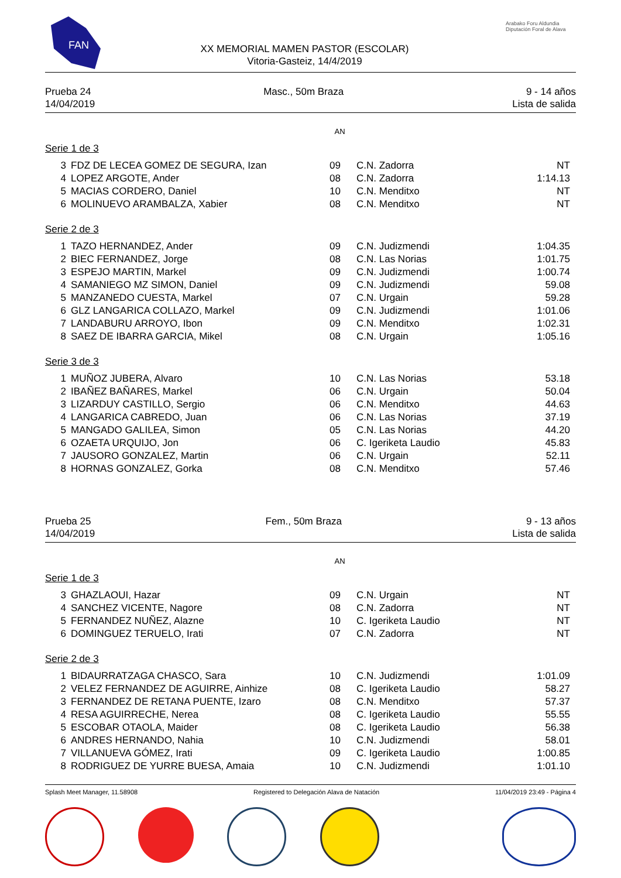FAN
XX MEMORIAL MAMEN PASTOR (ESCOLAR)
Vitoria-Gasteiz, 14/4/2019
Arabako Foru Aldundia
Diputación Foral de Alava
Prueba 24
14/04/2019
Masc., 50m Braza 9 - 14 años
Lista de salida
AN
Serie 1 de 3
| 3 | FDZ DE LECEA GOMEZ DE SEGURA, Izan | 09 | C.N. Zadorra | NT |
| 4 | LOPEZ ARGOTE, Ander | 08 | C.N. Zadorra | 1:14.13 |
| 5 | MACIAS CORDERO, Daniel | 10 | C.N. Menditxo | NT |
| 6 | MOLINUEVO ARAMBALZA, Xabier | 08 | C.N. Menditxo | NT |
Serie 2 de 3
| 1 | TAZO HERNANDEZ, Ander | 09 | C.N. Judizmendi | 1:04.35 |
| 2 | BIEC FERNANDEZ, Jorge | 08 | C.N. Las Norias | 1:01.75 |
| 3 | ESPEJO MARTIN, Markel | 09 | C.N. Judizmendi | 1:00.74 |
| 4 | SAMANIEGO MZ SIMON, Daniel | 09 | C.N. Judizmendi | 59.08 |
| 5 | MANZANEDO CUESTA, Markel | 07 | C.N. Urgain | 59.28 |
| 6 | GLZ LANGARICA COLLAZO, Markel | 09 | C.N. Judizmendi | 1:01.06 |
| 7 | LANDABURU ARROYO, Ibon | 09 | C.N. Menditxo | 1:02.31 |
| 8 | SAEZ DE IBARRA GARCIA, Mikel | 08 | C.N. Urgain | 1:05.16 |
Serie 3 de 3
| 1 | MUÑOZ JUBERA, Alvaro | 10 | C.N. Las Norias | 53.18 |
| 2 | IBAÑEZ BAÑARES, Markel | 06 | C.N. Urgain | 50.04 |
| 3 | LIZARDUY CASTILLO, Sergio | 06 | C.N. Menditxo | 44.63 |
| 4 | LANGARICA CABREDO, Juan | 06 | C.N. Las Norias | 37.19 |
| 5 | MANGADO GALILEA, Simon | 05 | C.N. Las Norias | 44.20 |
| 6 | OZAETA URQUIJO, Jon | 06 | C. Igeriketa Laudio | 45.83 |
| 7 | JAUSORO GONZALEZ, Martin | 06 | C.N. Urgain | 52.11 |
| 8 | HORNAS GONZALEZ, Gorka | 08 | C.N. Menditxo | 57.46 |
Prueba 25
14/04/2019
Fem., 50m Braza 9 - 13 años
Lista de salida
AN
Serie 1 de 3
| 3 | GHAZLAOUI, Hazar | 09 | C.N. Urgain | NT |
| 4 | SANCHEZ VICENTE, Nagore | 08 | C.N. Zadorra | NT |
| 5 | FERNANDEZ NUÑEZ, Alazne | 10 | C. Igeriketa Laudio | NT |
| 6 | DOMINGUEZ TERUELO, Irati | 07 | C.N. Zadorra | NT |
Serie 2 de 3
| 1 | BIDAURRATZAGA CHASCO, Sara | 10 | C.N. Judizmendi | 1:01.09 |
| 2 | VELEZ FERNANDEZ DE AGUIRRE, Ainhize | 08 | C. Igeriketa Laudio | 58.27 |
| 3 | FERNANDEZ DE RETANA PUENTE, Izaro | 08 | C.N. Menditxo | 57.37 |
| 4 | RESA AGUIRRECHE, Nerea | 08 | C. Igeriketa Laudio | 55.55 |
| 5 | ESCOBAR OTAOLA, Maider | 08 | C. Igeriketa Laudio | 56.38 |
| 6 | ANDRES HERNANDO, Nahia | 10 | C.N. Judizmendi | 58.01 |
| 7 | VILLANUEVA GÓMEZ, Irati | 09 | C. Igeriketa Laudio | 1:00.85 |
| 8 | RODRIGUEZ DE YURRE BUESA, Amaia | 10 | C.N. Judizmendi | 1:01.10 |
Splash Meet Manager, 11.58908 Registered to Delegación Alava de Natación 11/04/2019 23:49 - Página 4